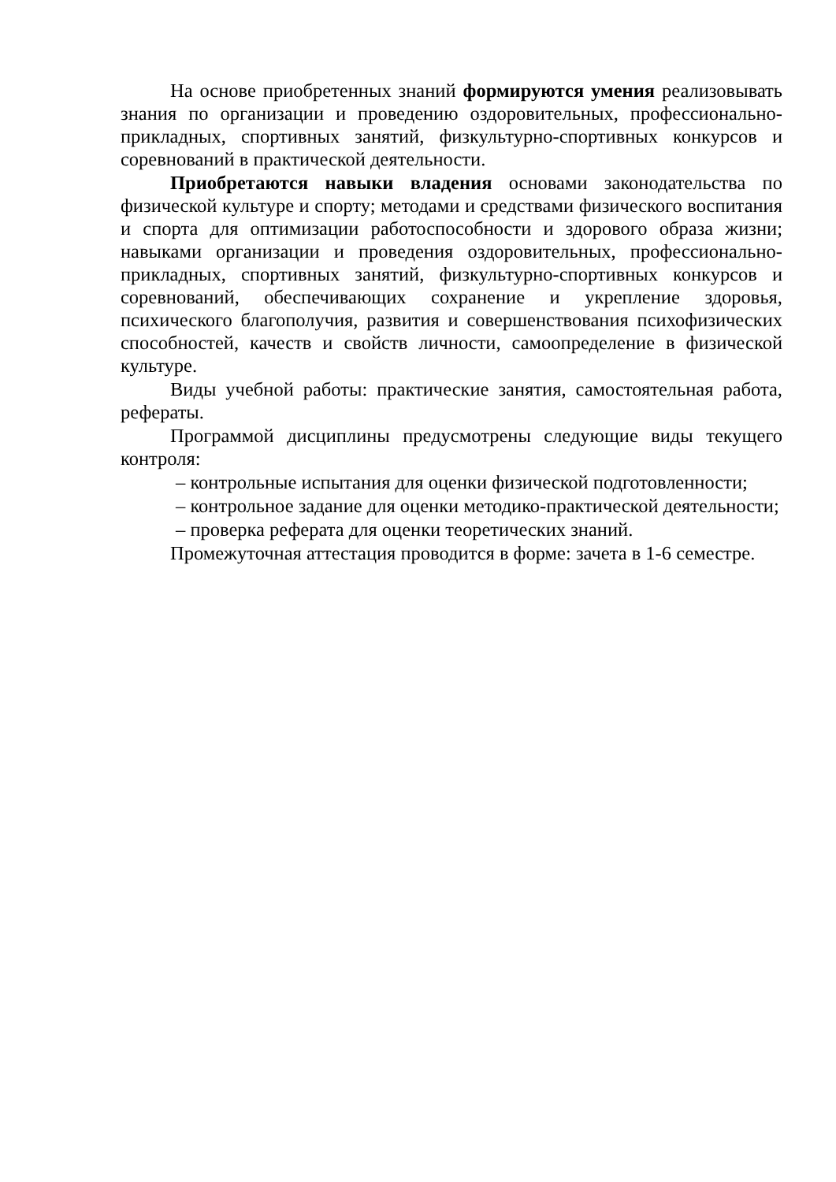На основе приобретенных знаний формируются умения реализовывать знания по организации и проведению оздоровительных, профессионально-прикладных, спортивных занятий, физкультурно-спортивных конкурсов и соревнований в практической деятельности.
Приобретаются навыки владения основами законодательства по физической культуре и спорту; методами и средствами физического воспитания и спорта для оптимизации работоспособности и здорового образа жизни; навыками организации и проведения оздоровительных, профессионально-прикладных, спортивных занятий, физкультурно-спортивных конкурсов и соревнований, обеспечивающих сохранение и укрепление здоровья, психического благополучия, развития и совершенствования психофизических способностей, качеств и свойств личности, самоопределение в физической культуре.
Виды учебной работы: практические занятия, самостоятельная работа, рефераты.
Программой дисциплины предусмотрены следующие виды текущего контроля:
– контрольные испытания для оценки физической подготовленности;
– контрольное задание для оценки методико-практической деятельности;
– проверка реферата для оценки теоретических знаний.
Промежуточная аттестация проводится в форме: зачета в 1-6 семестре.